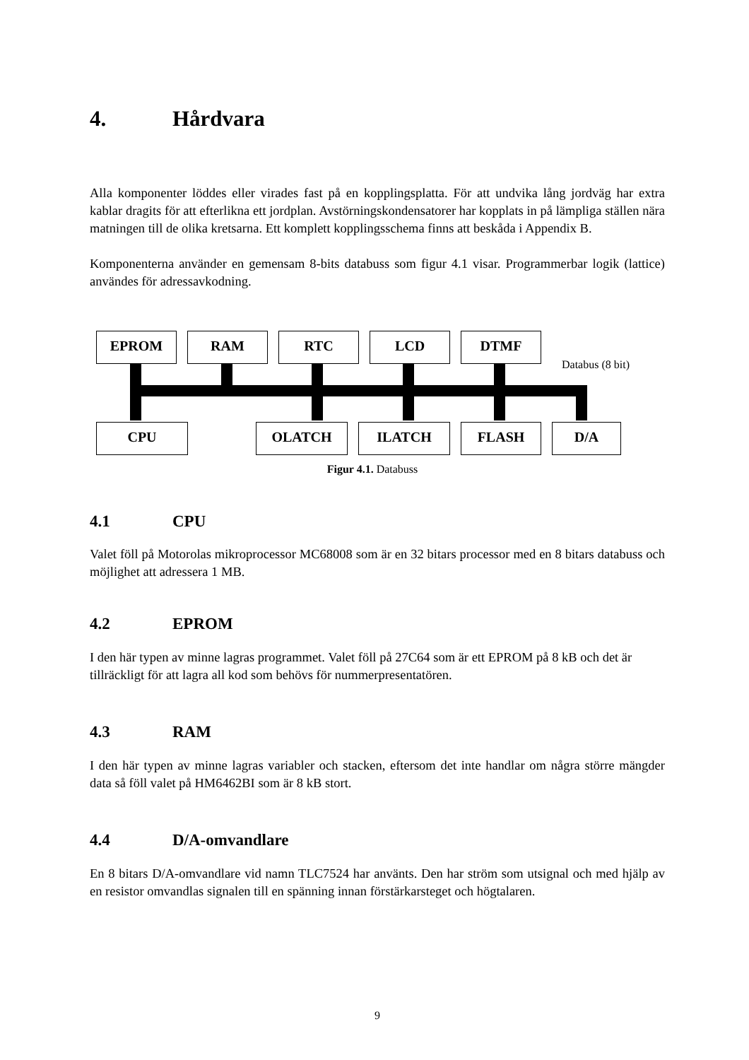4. Hårdvara
Alla komponenter löddes eller virades fast på en kopplingsplatta. För att undvika lång jordväg har extra kablar dragits för att efterlikna ett jordplan. Avstörningskondensatorer har kopplats in på lämpliga ställen nära matningen till de olika kretsarna. Ett komplett kopplingsschema finns att beskåda i Appendix B.
Komponenterna använder en gemensam 8-bits databuss som figur 4.1 visar. Programmerbar logik (lattice) användes för adressavkodning.
EPROM RAM RTC LCD DTMF
Databus (8 bit)
CPU OLATCH ILATCH FLASH D/A
Figur 4.1. Databuss
4.1 CPU
Valet föll på Motorolas mikroprocessor MC68008 som är en 32 bitars processor med en 8 bitars databuss och möjlighet att adressera 1 MB.
4.2 EPROM
I den här typen av minne lagras programmet. Valet föll på 27C64 som är ett EPROM på 8 kB och det är tillräckligt för att lagra all kod som behövs för nummerpresentatören.
4.3 RAM
I den här typen av minne lagras variabler och stacken, eftersom det inte handlar om några större mängder data så föll valet på HM6462BI som är 8 kB stort.
4.4 D/A-omvandlare
En 8 bitars D/A-omvandlare vid namn TLC7524 har använts. Den har ström som utsignal och med hjälp av en resistor omvandlas signalen till en spänning innan förstärkarsteget och högtalaren.
9